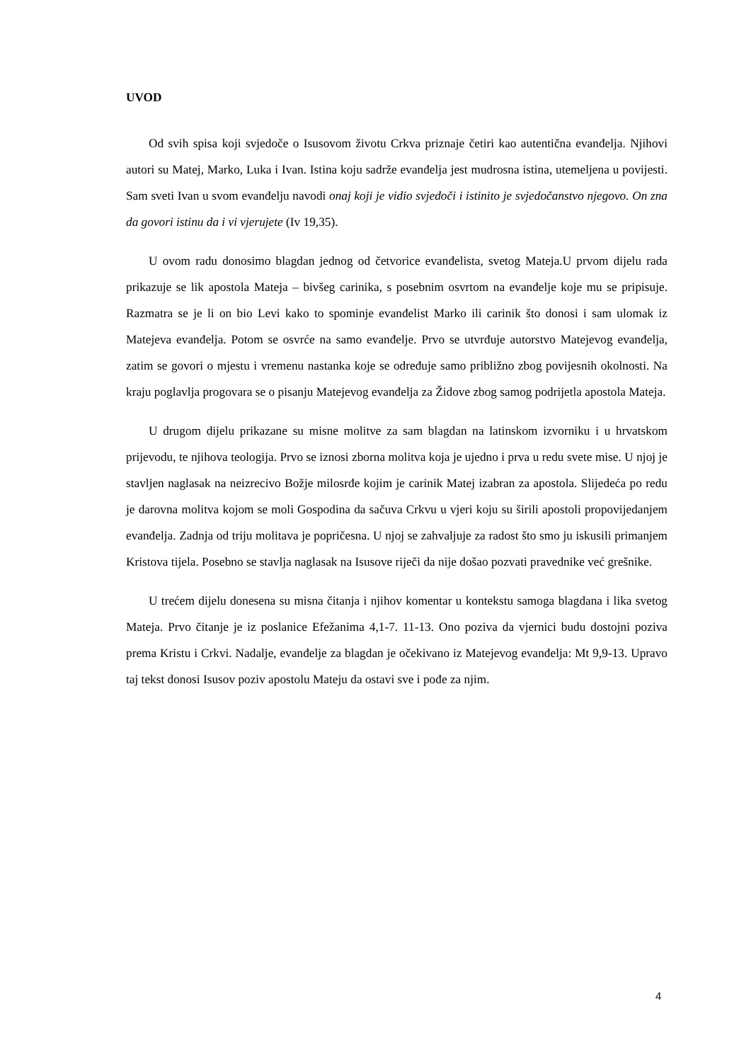UVOD
Od svih spisa koji svjedoče o Isusovom životu Crkva priznaje četiri kao autentična evanđelja. Njihovi autori su Matej, Marko, Luka i Ivan. Istina koju sadrže evanđelja jest mudrosna istina, utemeljena u povijesti. Sam sveti Ivan u svom evanđelju navodi onaj koji je vidio svjedoči i istinito je svjedočanstvo njegovo. On zna da govori istinu da i vi vjerujete (Iv 19,35).
U ovom radu donosimo blagdan jednog od četvorice evanđelista, svetog Mateja.U prvom dijelu rada prikazuje se lik apostola Mateja – bivšeg carinika, s posebnim osvrtom na evanđelje koje mu se pripisuje. Razmatra se je li on bio Levi kako to spominje evanđelist Marko ili carinik što donosi i sam ulomak iz Matejeva evanđelja. Potom se osvrće na samo evanđelje. Prvo se utvrđuje autorstvo Matejevog evanđelja, zatim se govori o mjestu i vremenu nastanka koje se određuje samo približno zbog povijesnih okolnosti. Na kraju poglavlja progovara se o pisanju Matejevog evanđelja za Židove zbog samog podrijetla apostola Mateja.
U drugom dijelu prikazane su misne molitve za sam blagdan na latinskom izvorniku i u hrvatskom prijevodu, te njihova teologija. Prvo se iznosi zborna molitva koja je ujedno i prva u redu svete mise. U njoj je stavljen naglasak na neizrecivo Božje milosrđe kojim je carinik Matej izabran za apostola. Slijedeća po redu je darovna molitva kojom se moli Gospodina da sačuva Crkvu u vjeri koju su širili apostoli propovijedanjem evanđelja. Zadnja od triju molitava je popričesna. U njoj se zahvaljuje za radost što smo ju iskusili primanjem Kristova tijela. Posebno se stavlja naglasak na Isusove riječi da nije došao pozvati pravednike već grešnike.
U trećem dijelu donesena su misna čitanja i njihov komentar u kontekstu samoga blagdana i lika svetog Mateja. Prvo čitanje je iz poslanice Efežanima 4,1-7. 11-13. Ono poziva da vjernici budu dostojni poziva prema Kristu i Crkvi. Nadalje, evanđelje za blagdan je očekivano iz Matejevog evanđelja: Mt 9,9-13. Upravo taj tekst donosi Isusov poziv apostolu Mateju da ostavi sve i pođe za njim.
4